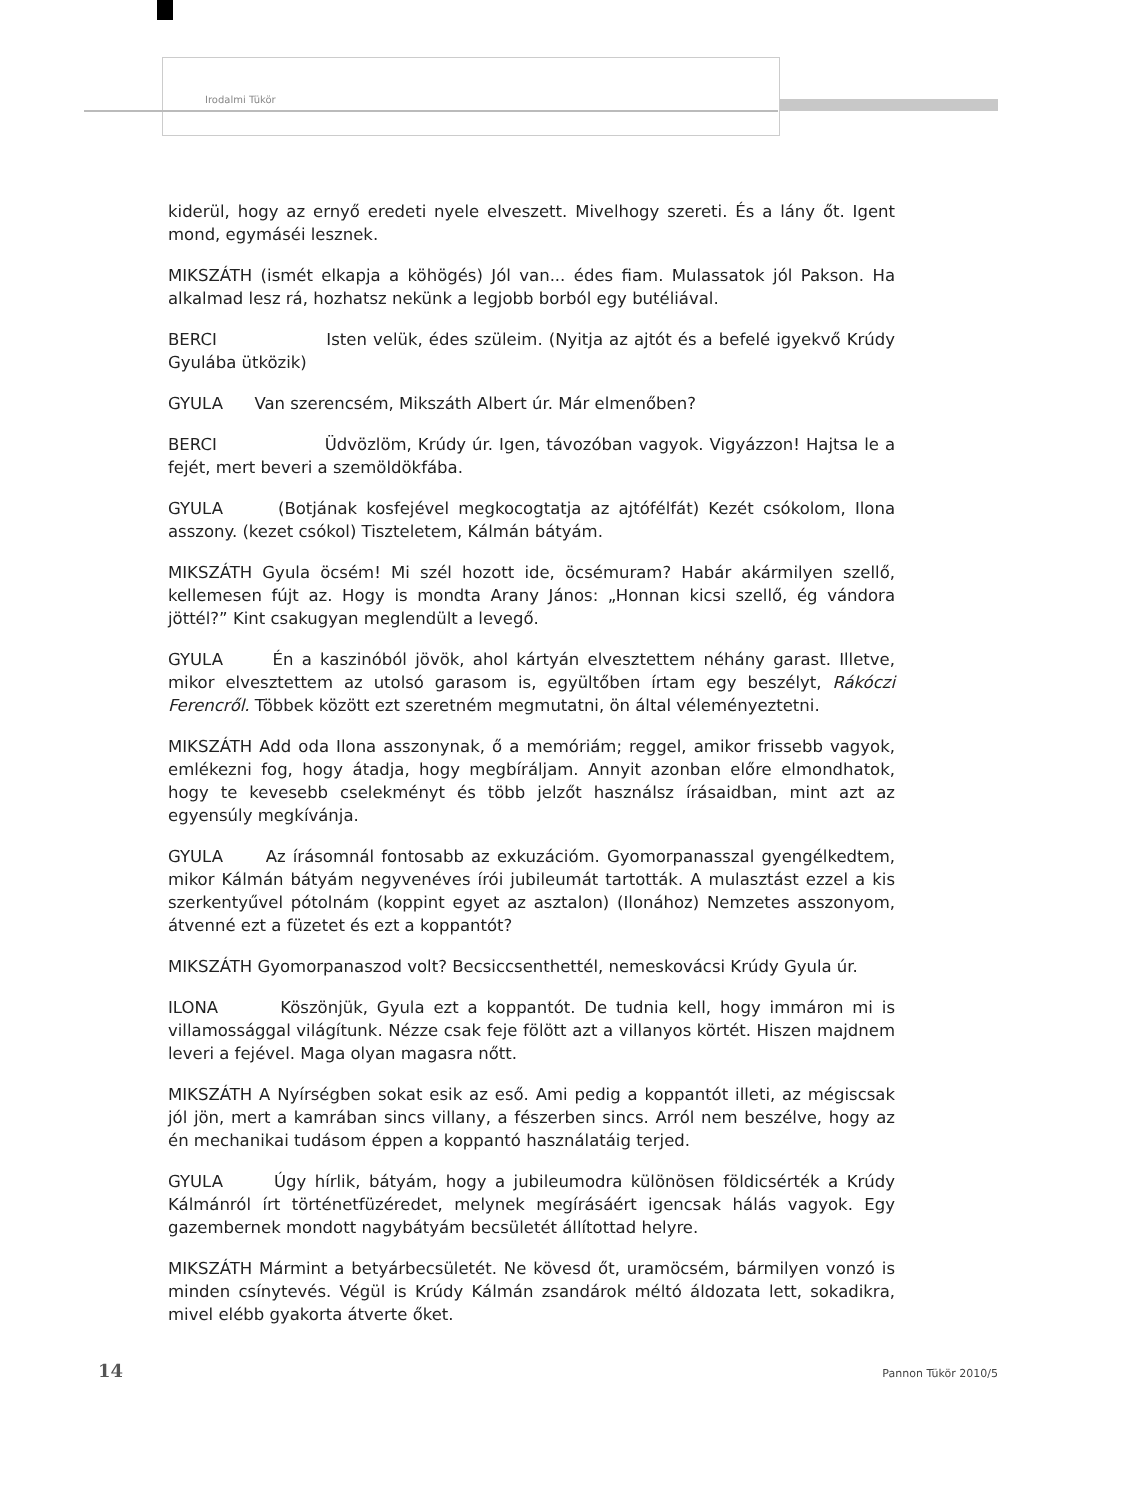Irodalmi Tükör
kiderül, hogy az ernyő eredeti nyele elveszett. Mivelhogy szereti. És a lány őt. Igent mond, egymáséi lesznek.
MIKSZÁTH (ismét elkapja a köhögés) Jól van... édes fiam. Mulassatok jól Pakson. Ha alkalmad lesz rá, hozhatsz nekünk a legjobb borból egy butéliával.
BERCI Isten velük, édes szüleim. (Nyitja az ajtót és a befelé igyekvő Krúdy Gyulába ütközik)
GYULA Van szerencsém, Mikszáth Albert úr. Már elmenőben?
BERCI Üdvözlöm, Krúdy úr. Igen, távozóban vagyok. Vigyázzon! Hajtsa le a fejét, mert beveri a szemöldökfába.
GYULA (Botjának kosfejével megkocogtatja az ajtófélfát) Kezét csókolom, Ilona asszony. (kezet csókol) Tiszteletem, Kálmán bátyám.
MIKSZÁTH Gyula öcsém! Mi szél hozott ide, öcsémuram? Habár akármilyen szellő, kellemesen fújt az. Hogy is mondta Arany János: „Honnan kicsi szellő, ég vándora jöttél?” Kint csakugyan meglendült a levegő.
GYULA Én a kaszinóból jövök, ahol kártyán elvesztettem néhány garast. Illetve, mikor elvesztettem az utolsó garasom is, együltőben írtam egy beszélyt, Rákóczi Ferencről. Többek között ezt szeretném megmutatni, ön által véleményeztetni.
MIKSZÁTH Add oda Ilona asszonynak, ő a memóriám; reggel, amikor frissebb vagyok, emlékezni fog, hogy átadja, hogy megbíráljam. Annyit azonban előre elmondhatok, hogy te kevesebb cselekményt és több jelzőt használsz írásaidban, mint azt az egyensúly megkívánja.
GYULA Az írásomnál fontosabb az exkuzációm. Gyomorpanasszal gyengélkedtem, mikor Kálmán bátyám negyvenéves írói jubileumát tartották. A mulasztást ezzel a kis szerkentyűvel pótolnám (koppint egyet az asztalon) (Ilonához) Nemzetes asszonyom, átvenné ezt a füzetet és ezt a koppantót?
MIKSZÁTH Gyomorpanaszod volt? Becsiccsenthettél, nemeskovácsi Krúdy Gyula úr.
ILONA Köszönjük, Gyula ezt a koppantót. De tudnia kell, hogy immáron mi is villamossággal világítunk. Nézze csak feje fölött azt a villanyos körtét. Hiszen majdnem leveri a fejével. Maga olyan magasra nőtt.
MIKSZÁTH A Nyírségben sokat esik az eső. Ami pedig a koppantót illeti, az mégiscsak jól jön, mert a kamrában sincs villany, a fészerben sincs. Arról nem beszélve, hogy az én mechanikai tudásom éppen a koppantó használatáig terjed.
GYULA Úgy hírlik, bátyám, hogy a jubileumodra különösen földicsérték a Krúdy Kálmánról írt történetfüzéredet, melynek megírásáért igencsak hálás vagyok. Egy gazembernek mondott nagybátyám becsületét állítottad helyre.
MIKSZÁTH Mármint a betyárbecsületét. Ne kövesd őt, uramöcsém, bármilyen vonzó is minden csínytevés. Végül is Krúdy Kálmán zsandárok méltó áldozata lett, sokadikra, mivel elébb gyakorta átverte őket.
14 Pannon Tükör 2010/5